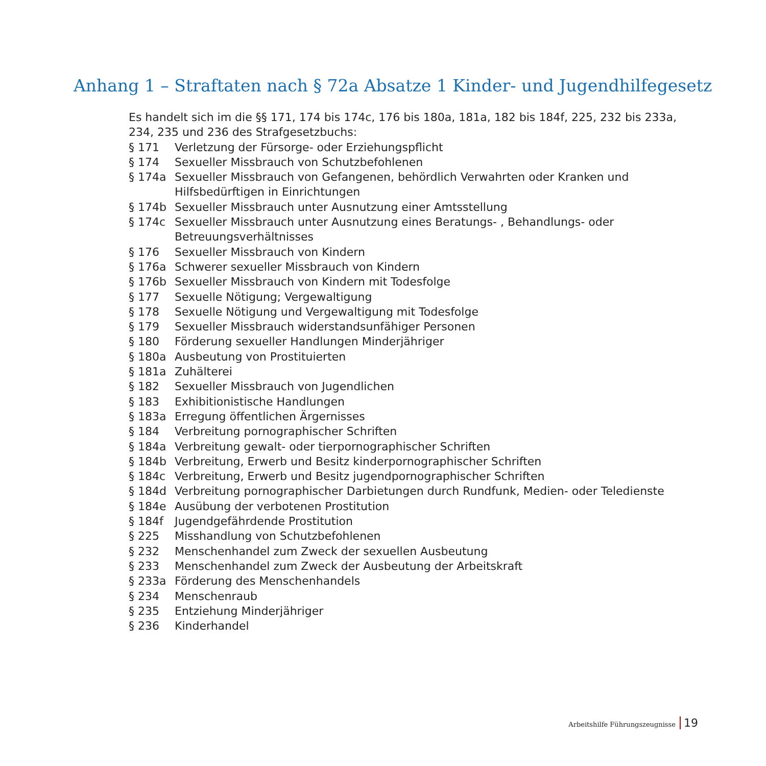Anhang 1 – Straftaten nach § 72a Absatze 1 Kinder- und Jugendhilfegesetz
Es handelt sich im die §§ 171, 174 bis 174c, 176 bis 180a, 181a, 182 bis 184f, 225, 232 bis 233a, 234, 235 und 236 des Strafgesetzbuchs:
| § 171 | Verletzung der Fürsorge- oder Erziehungspflicht |
| § 174 | Sexueller Missbrauch von Schutzbefohlenen |
| § 174a | Sexueller Missbrauch von Gefangenen, behördlich Verwahrten oder Kranken und Hilfsbedürftigen in Einrichtungen |
| § 174b | Sexueller Missbrauch unter Ausnutzung einer Amtsstellung |
| § 174c | Sexueller Missbrauch unter Ausnutzung eines Beratungs- , Behandlungs- oder Betreuungsverhältnisses |
| § 176 | Sexueller Missbrauch von Kindern |
| § 176a | Schwerer sexueller Missbrauch von Kindern |
| § 176b | Sexueller Missbrauch von Kindern mit Todesfolge |
| § 177 | Sexuelle Nötigung; Vergewaltigung |
| § 178 | Sexuelle Nötigung und Vergewaltigung mit Todesfolge |
| § 179 | Sexueller Missbrauch widerstandsunfähiger Personen |
| § 180 | Förderung sexueller Handlungen Minderjähriger |
| § 180a | Ausbeutung von Prostituierten |
| § 181a | Zuhälterei |
| § 182 | Sexueller Missbrauch von Jugendlichen |
| § 183 | Exhibitionistische Handlungen |
| § 183a | Erregung öffentlichen Ärgernisses |
| § 184 | Verbreitung pornographischer Schriften |
| § 184a | Verbreitung gewalt- oder tierpornographischer Schriften |
| § 184b | Verbreitung, Erwerb und Besitz kinderpornographischer Schriften |
| § 184c | Verbreitung, Erwerb und Besitz jugendpornographischer Schriften |
| § 184d | Verbreitung pornographischer Darbietungen durch Rundfunk, Medien- oder Teledienste |
| § 184e | Ausübung der verbotenen Prostitution |
| § 184f | Jugendgefährdende Prostitution |
| § 225 | Misshandlung von Schutzbefohlenen |
| § 232 | Menschenhandel zum Zweck der sexuellen Ausbeutung |
| § 233 | Menschenhandel zum Zweck der Ausbeutung der Arbeitskraft |
| § 233a | Förderung des Menschenhandels |
| § 234 | Menschenraub |
| § 235 | Entziehung Minderjähriger |
| § 236 | Kinderhandel |
Arbeitshilfe Führungszeugnisse 19